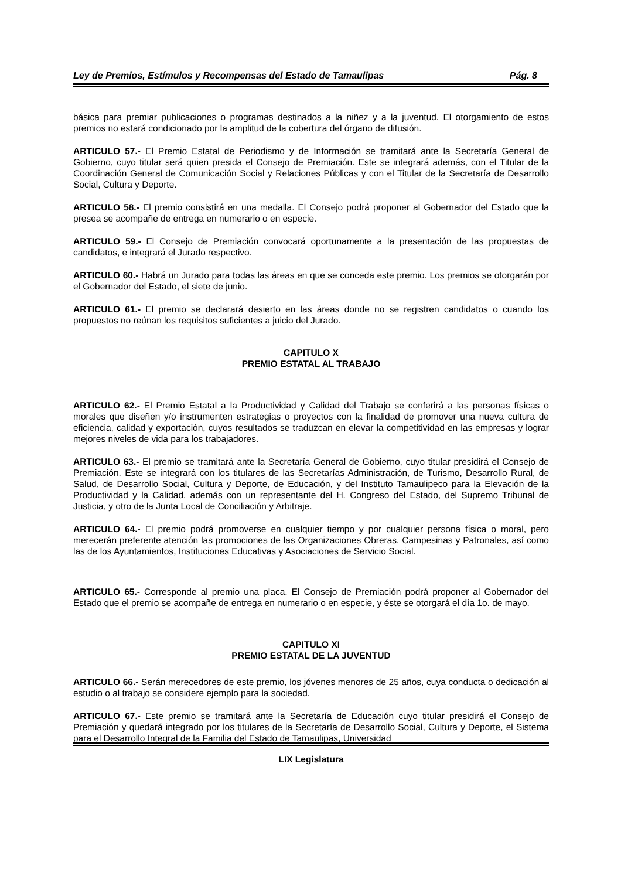Ley de Premios, Estímulos y Recompensas del Estado de Tamaulipas Pág. 8
básica para premiar publicaciones o programas destinados a la niñez y a la juventud. El otorgamiento de estos premios no estará condicionado por la amplitud de la cobertura del órgano de difusión.
ARTICULO 57.- El Premio Estatal de Periodismo y de Información se tramitará ante la Secretaría General de Gobierno, cuyo titular será quien presida el Consejo de Premiación. Este se integrará además, con el Titular de la Coordinación General de Comunicación Social y Relaciones Públicas y con el Titular de la Secretaría de Desarrollo Social, Cultura y Deporte.
ARTICULO 58.- El premio consistirá en una medalla. El Consejo podrá proponer al Gobernador del Estado que la presea se acompañe de entrega en numerario o en especie.
ARTICULO 59.- El Consejo de Premiación convocará oportunamente a la presentación de las propuestas de candidatos, e integrará el Jurado respectivo.
ARTICULO 60.- Habrá un Jurado para todas las áreas en que se conceda este premio. Los premios se otorgarán por el Gobernador del Estado, el siete de junio.
ARTICULO 61.- El premio se declarará desierto en las áreas donde no se registren candidatos o cuando los propuestos no reúnan los requisitos suficientes a juicio del Jurado.
CAPITULO X
PREMIO ESTATAL AL TRABAJO
ARTICULO 62.- El Premio Estatal a la Productividad y Calidad del Trabajo se conferirá a las personas físicas o morales que diseñen y/o instrumenten estrategias o proyectos con la finalidad de promover una nueva cultura de eficiencia, calidad y exportación, cuyos resultados se traduzcan en elevar la competitividad en las empresas y lograr mejores niveles de vida para los trabajadores.
ARTICULO 63.- El premio se tramitará ante la Secretaría General de Gobierno, cuyo titular presidirá el Consejo de Premiación. Este se integrará con los titulares de las Secretarías Administración, de Turismo, Desarrollo Rural, de Salud, de Desarrollo Social, Cultura y Deporte, de Educación, y del Instituto Tamaulipeco para la Elevación de la Productividad y la Calidad, además con un representante del H. Congreso del Estado, del Supremo Tribunal de Justicia, y otro de la Junta Local de Conciliación y Arbitraje.
ARTICULO 64.- El premio podrá promoverse en cualquier tiempo y por cualquier persona física o moral, pero merecerán preferente atención las promociones de las Organizaciones Obreras, Campesinas y Patronales, así como las de los Ayuntamientos, Instituciones Educativas y Asociaciones de Servicio Social.
ARTICULO 65.- Corresponde al premio una placa. El Consejo de Premiación podrá proponer al Gobernador del Estado que el premio se acompañe de entrega en numerario o en especie, y éste se otorgará el día 1o. de mayo.
CAPITULO XI
PREMIO ESTATAL DE LA JUVENTUD
ARTICULO 66.- Serán merecedores de este premio, los jóvenes menores de 25 años, cuya conducta o dedicación al estudio o al trabajo se considere ejemplo para la sociedad.
ARTICULO 67.- Este premio se tramitará ante la Secretaría de Educación cuyo titular presidirá el Consejo de Premiación y quedará integrado por los titulares de la Secretaría de Desarrollo Social, Cultura y Deporte, el Sistema para el Desarrollo Integral de la Familia del Estado de Tamaulipas, Universidad
LIX Legislatura